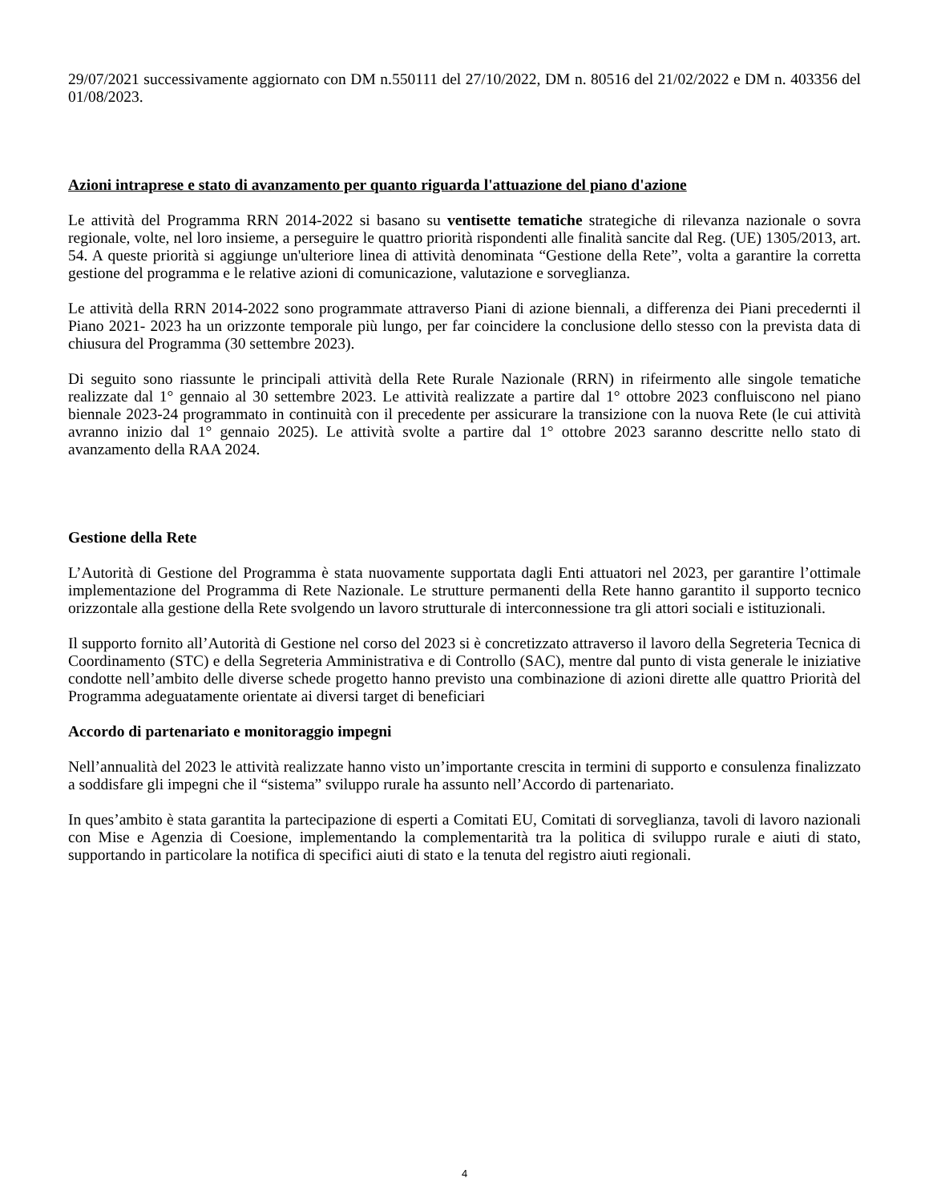29/07/2021 successivamente aggiornato con DM n.550111 del 27/10/2022, DM n. 80516 del 21/02/2022 e DM n. 403356 del 01/08/2023.
Azioni intraprese e stato di avanzamento per quanto riguarda l'attuazione del piano d'azione
Le attività del Programma RRN 2014-2022 si basano su ventisette tematiche strategiche di rilevanza nazionale o sovra regionale, volte, nel loro insieme, a perseguire le quattro priorità rispondenti alle finalità sancite dal Reg. (UE) 1305/2013, art. 54. A queste priorità si aggiunge un'ulteriore linea di attività denominata “Gestione della Rete”, volta a garantire la corretta gestione del programma e le relative azioni di comunicazione, valutazione e sorveglianza.
Le attività della RRN 2014-2022 sono programmate attraverso Piani di azione biennali, a differenza dei Piani precedernti il Piano 2021- 2023 ha un orizzonte temporale più lungo, per far coincidere la conclusione dello stesso con la prevista data di chiusura del Programma (30 settembre 2023).
Di seguito sono riassunte le principali attività della Rete Rurale Nazionale (RRN) in rifeirmento alle singole tematiche realizzate dal 1° gennaio al 30 settembre 2023. Le attività realizzate a partire dal 1° ottobre 2023 confluiscono nel piano biennale 2023-24 programmato in continuità con il precedente per assicurare la transizione con la nuova Rete (le cui attività avranno inizio dal 1° gennaio 2025). Le attività svolte a partire dal 1° ottobre 2023 saranno descritte nello stato di avanzamento della RAA 2024.
Gestione della Rete
L’Autorità di Gestione del Programma è stata nuovamente supportata dagli Enti attuatori nel 2023, per garantire l’ottimale implementazione del Programma di Rete Nazionale. Le strutture permanenti della Rete hanno garantito il supporto tecnico orizzontale alla gestione della Rete svolgendo un lavoro strutturale di interconnessione tra gli attori sociali e istituzionali.
Il supporto fornito all’Autorità di Gestione nel corso del 2023 si è concretizzato attraverso il lavoro della Segreteria Tecnica di Coordinamento (STC) e della Segreteria Amministrativa e di Controllo (SAC), mentre dal punto di vista generale le iniziative condotte nell’ambito delle diverse schede progetto hanno previsto una combinazione di azioni dirette alle quattro Priorità del Programma adeguatamente orientate ai diversi target di beneficiari
Accordo di partenariato e monitoraggio impegni
Nell’annualità del 2023 le attività realizzate hanno visto un’importante crescita in termini di supporto e consulenza finalizzato a soddisfare gli impegni che il “sistema” sviluppo rurale ha assunto nell’Accordo di partenariato.
In ques’ambito è stata garantita la partecipazione di esperti a Comitati EU, Comitati di sorveglianza, tavoli di lavoro nazionali con Mise e Agenzia di Coesione, implementando la complementarità tra la politica di sviluppo rurale e aiuti di stato, supportando in particolare la notifica di specifici aiuti di stato e la tenuta del registro aiuti regionali.
4